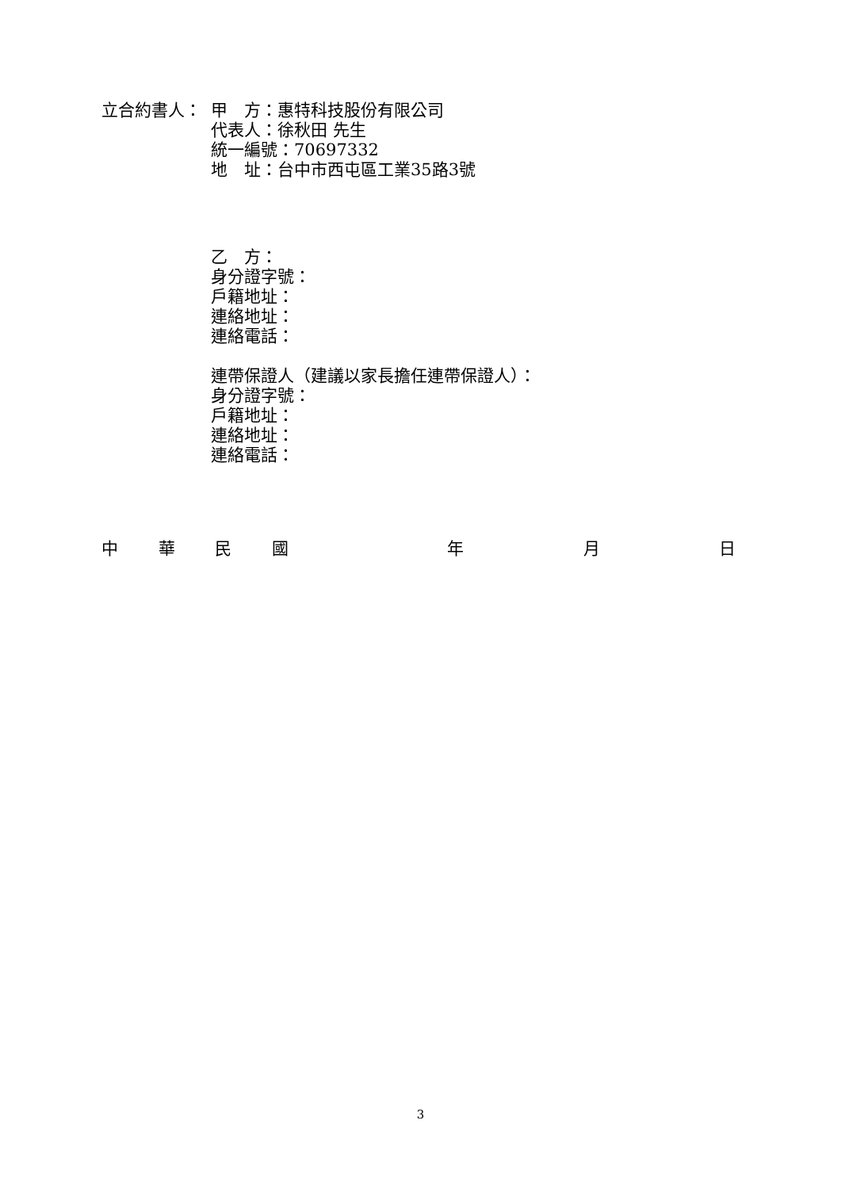立合約書人： 甲　方：惠特科技股份有限公司
代表人：徐秋田 先生
統一編號：70697332
地　址：台中市西屯區工業35路3號
乙　方：
身分證字號：
戶籍地址：
連絡地址：
連絡電話：
連帶保證人（建議以家長擔任連帶保證人）：
身分證字號：
戶籍地址：
連絡地址：
連絡電話：
中 華 民 國 年 月 日
3